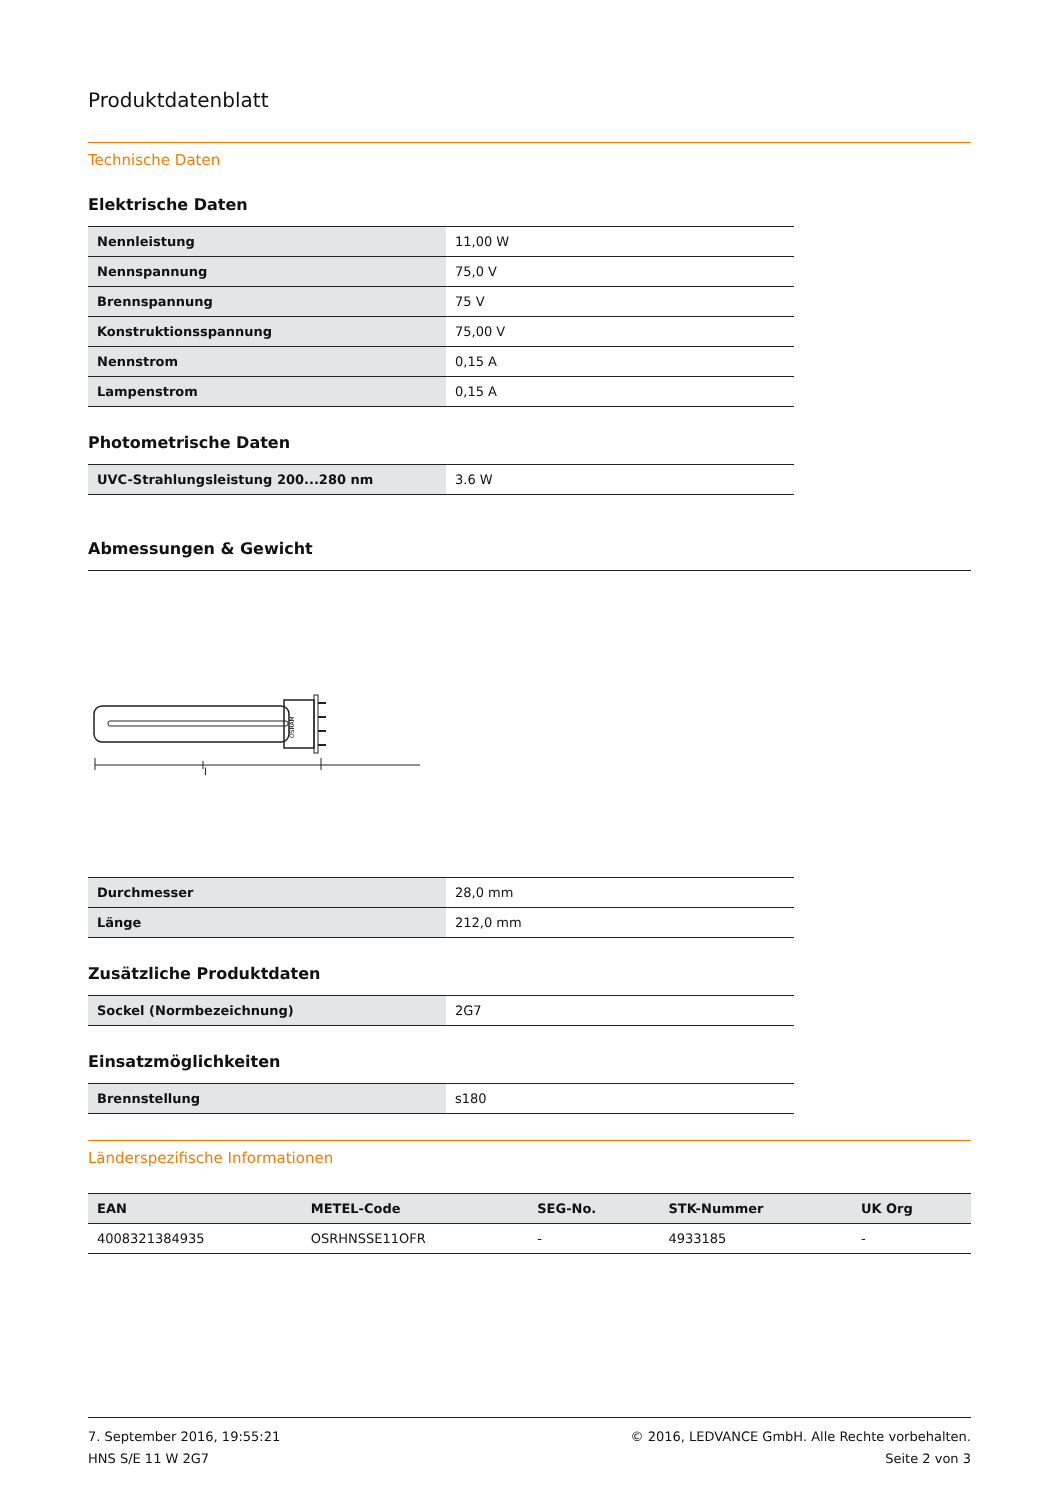Produktdatenblatt
Technische Daten
Elektrische Daten
| Nennleistung | 11,00 W |
| Nennspannung | 75,0 V |
| Brennspannung | 75 V |
| Konstruktionsspannung | 75,00 V |
| Nennstrom | 0,15 A |
| Lampenstrom | 0,15 A |
Photometrische Daten
| UVC-Strahlungsleistung 200...280 nm | 3.6 W |
Abmessungen & Gewicht
OSRAM
l
| Durchmesser | 28,0 mm |
| Länge | 212,0 mm |
Zusätzliche Produktdaten
| Sockel (Normbezeichnung) | 2G7 |
Einsatzmöglichkeiten
| Brennstellung | s180 |
Länderspezifische Informationen
| EAN | METEL-Code | SEG-No. | STK-Nummer | UK Org |
| --- | --- | --- | --- | --- |
| 4008321384935 | OSRHNSSE11OFR | - | 4933185 | - |
7. September 2016, 19:55:21
HNS S/E 11 W 2G7
© 2016, LEDVANCE GmbH. Alle Rechte vorbehalten.
Seite 2 von 3